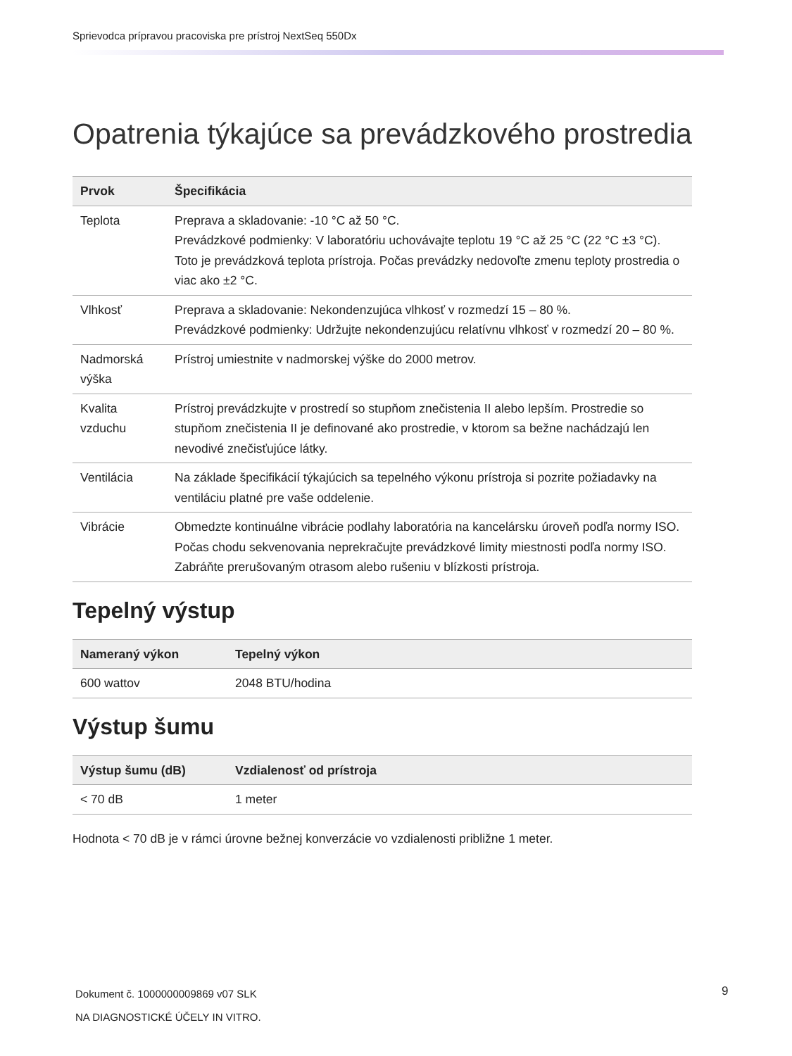Sprievodca prípravou pracoviska pre prístroj NextSeq 550Dx
Opatrenia týkajúce sa prevádzkového prostredia
| Prvok | Špecifikácia |
| --- | --- |
| Teplota | Preprava a skladovanie: -10 °C až 50 °C. Prevádzkové podmienky: V laboratóriu uchovávajte teplotu 19 °C až 25 °C (22 °C ±3 °C). Toto je prevádzková teplota prístroja. Počas prevádzky nedovoľte zmenu teploty prostredia o viac ako ±2 °C. |
| Vlhkosť | Preprava a skladovanie: Nekondenzujúca vlhkosť v rozmedzí 15 – 80 %. Prevádzkové podmienky: Udržujte nekondenzujúcu relatívnu vlhkosť v rozmedzí 20 – 80 %. |
| Nadmorská výška | Prístroj umiestnite v nadmorskej výške do 2000 metrov. |
| Kvalita vzduchu | Prístroj prevádzkujte v prostredí so stupňom znečistenia II alebo lepším. Prostredie so stupňom znečistenia II je definované ako prostredie, v ktorom sa bežne nachádzajú len nevodivé znečisťujúce látky. |
| Ventilácia | Na základe špecifikácií týkajúcich sa tepelného výkonu prístroja si pozrite požiadavky na ventiláciu platné pre vaše oddelenie. |
| Vibrácie | Obmedzte kontinuálne vibrácie podlahy laboratória na kancelársku úroveň podľa normy ISO. Počas chodu sekvenovania neprekračujte prevádzkové limity miestnosti podľa normy ISO. Zabráňte prerušovaným otrasom alebo rušeniu v blízkosti prístroja. |
Tepelný výstup
| Nameraný výkon | Tepelný výkon |
| --- | --- |
| 600 wattov | 2048 BTU/hodina |
Výstup šumu
| Výstup šumu (dB) | Vzdialenosť od prístroja |
| --- | --- |
| < 70 dB | 1 meter |
Hodnota < 70 dB je v rámci úrovne bežnej konverzácie vo vzdialenosti približne 1 meter.
Dokument č. 1000000009869 v07 SLK
NA DIAGNOSTICKÉ ÚČELY IN VITRO.
9